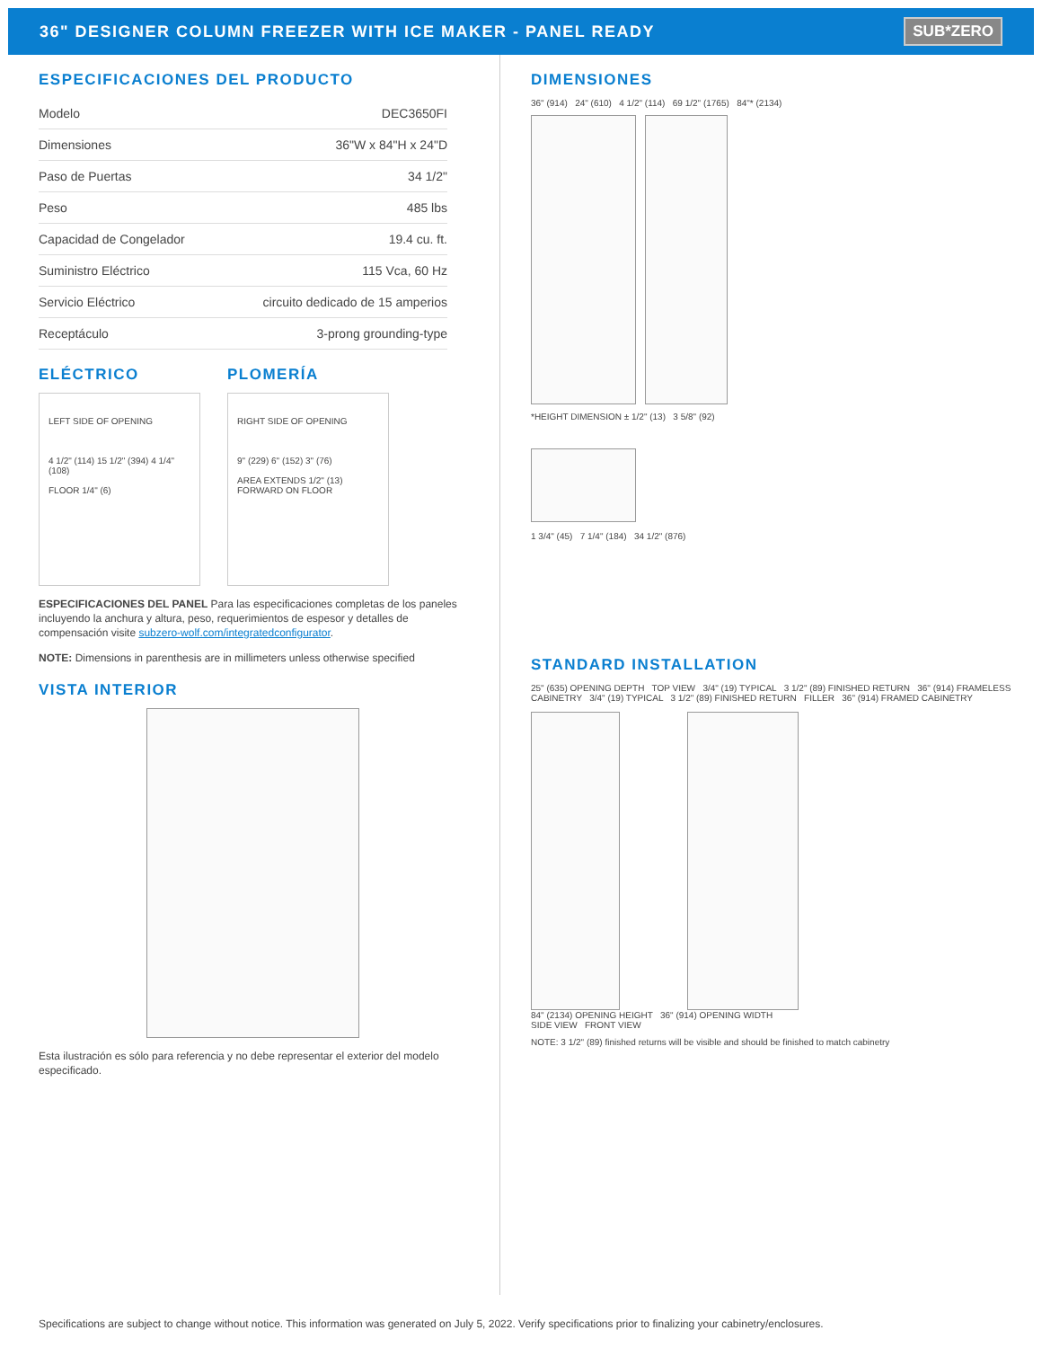36" DESIGNER COLUMN FREEZER WITH ICE MAKER - PANEL READY
SUB*ZERO
ESPECIFICACIONES DEL PRODUCTO
| Modelo | DEC3650FI |
| Dimensiones | 36"W x 84"H x 24"D |
| Paso de Puertas | 34 1/2" |
| Peso | 485 lbs |
| Capacidad de Congelador | 19.4 cu. ft. |
| Suministro Eléctrico | 115 Vca, 60 Hz |
| Servicio Eléctrico | circuito dedicado de 15 amperios |
| Receptáculo | 3-prong grounding-type |
ELÉCTRICO
LEFT SIDE OF OPENING
4 1/2" (114) 15 1/2" (394) 4 1/4" (108)
FLOOR 1/4" (6)
PLOMERÍA
RIGHT SIDE OF OPENING
9" (229) 6" (152) 3" (76)
AREA EXTENDS 1/2" (13) FORWARD ON FLOOR
ESPECIFICACIONES DEL PANEL Para las especificaciones completas de los paneles incluyendo la anchura y altura, peso, requerimientos de espesor y detalles de compensación visite subzero-wolf.com/integratedconfigurator.
NOTE: Dimensions in parenthesis are in millimeters unless otherwise specified
VISTA INTERIOR
Esta ilustración es sólo para referencia y no debe representar el exterior del modelo especificado.
DIMENSIONES
36" (914) 24" (610) 4 1/2" (114) 69 1/2" (1765) 84"* (2134)
*HEIGHT DIMENSION ± 1/2" (13) 3 5/8" (92)
1 3/4" (45) 7 1/4" (184) 34 1/2" (876)
STANDARD INSTALLATION
25" (635) OPENING DEPTH TOP VIEW 3/4" (19) TYPICAL 3 1/2" (89) FINISHED RETURN 36" (914) FRAMELESS CABINETRY 3/4" (19) TYPICAL 3 1/2" (89) FINISHED RETURN FILLER 36" (914) FRAMED CABINETRY
84" (2134) OPENING HEIGHT 36" (914) OPENING WIDTH
SIDE VIEW FRONT VIEW
NOTE: 3 1/2" (89) finished returns will be visible and should be finished to match cabinetry
Specifications are subject to change without notice. This information was generated on July 5, 2022. Verify specifications prior to finalizing your cabinetry/enclosures.